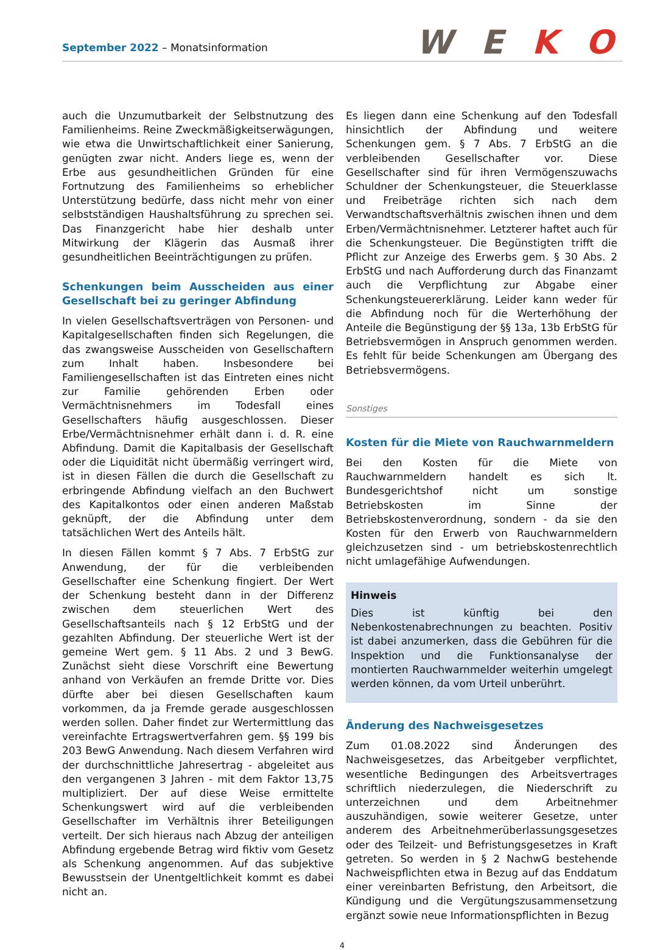September 2022 – Monatsinformation
W E K O
auch die Unzumutbarkeit der Selbstnutzung des Familienheims. Reine Zweckmäßigkeitserwägungen, wie etwa die Unwirtschaftlichkeit einer Sanierung, genügten zwar nicht. Anders liege es, wenn der Erbe aus gesundheitlichen Gründen für eine Fortnutzung des Familienheims so erheblicher Unterstützung bedürfe, dass nicht mehr von einer selbstständigen Haushaltsführung zu sprechen sei. Das Finanzgericht habe hier deshalb unter Mitwirkung der Klägerin das Ausmaß ihrer gesundheitlichen Beeinträchtigungen zu prüfen.
Schenkungen beim Ausscheiden aus einer Gesellschaft bei zu geringer Abfindung
In vielen Gesellschaftsverträgen von Personen- und Kapitalgesellschaften finden sich Regelungen, die das zwangsweise Ausscheiden von Gesellschaftern zum Inhalt haben. Insbesondere bei Familiengesellschaften ist das Eintreten eines nicht zur Familie gehörenden Erben oder Vermächtnisnehmers im Todesfall eines Gesellschafters häufig ausgeschlossen. Dieser Erbe/Vermächtnisnehmer erhält dann i. d. R. eine Abfindung. Damit die Kapitalbasis der Gesellschaft oder die Liquidität nicht übermäßig verringert wird, ist in diesen Fällen die durch die Gesellschaft zu erbringende Abfindung vielfach an den Buchwert des Kapitalkontos oder einen anderen Maßstab geknüpft, der die Abfindung unter dem tatsächlichen Wert des Anteils hält.
In diesen Fällen kommt § 7 Abs. 7 ErbStG zur Anwendung, der für die verbleibenden Gesellschafter eine Schenkung fingiert. Der Wert der Schenkung besteht dann in der Differenz zwischen dem steuerlichen Wert des Gesellschaftsanteils nach § 12 ErbStG und der gezahlten Abfindung. Der steuerliche Wert ist der gemeine Wert gem. § 11 Abs. 2 und 3 BewG. Zunächst sieht diese Vorschrift eine Bewertung anhand von Verkäufen an fremde Dritte vor. Dies dürfte aber bei diesen Gesellschaften kaum vorkommen, da ja Fremde gerade ausgeschlossen werden sollen. Daher findet zur Wertermittlung das vereinfachte Ertragswertverfahren gem. §§ 199 bis 203 BewG Anwendung. Nach diesem Verfahren wird der durchschnittliche Jahresertrag - abgeleitet aus den vergangenen 3 Jahren - mit dem Faktor 13,75 multipliziert. Der auf diese Weise ermittelte Schenkungswert wird auf die verbleibenden Gesellschafter im Verhältnis ihrer Beteiligungen verteilt. Der sich hieraus nach Abzug der anteiligen Abfindung ergebende Betrag wird fiktiv vom Gesetz als Schenkung angenommen. Auf das subjektive Bewusstsein der Unentgeltlichkeit kommt es dabei nicht an.
Es liegen dann eine Schenkung auf den Todesfall hinsichtlich der Abfindung und weitere Schenkungen gem. § 7 Abs. 7 ErbStG an die verbleibenden Gesellschafter vor. Diese Gesellschafter sind für ihren Vermögenszuwachs Schuldner der Schenkungsteuer, die Steuerklasse und Freibeträge richten sich nach dem Verwandtschaftsverhältnis zwischen ihnen und dem Erben/Vermächtnisnehmer. Letzterer haftet auch für die Schenkungsteuer. Die Begünstigten trifft die Pflicht zur Anzeige des Erwerbs gem. § 30 Abs. 2 ErbStG und nach Aufforderung durch das Finanzamt auch die Verpflichtung zur Abgabe einer Schenkungsteuererklärung. Leider kann weder für die Abfindung noch für die Werterhöhung der Anteile die Begünstigung der §§ 13a, 13b ErbStG für Betriebsvermögen in Anspruch genommen werden. Es fehlt für beide Schenkungen am Übergang des Betriebsvermögens.
Sonstiges
Kosten für die Miete von Rauchwarnmeldern
Bei den Kosten für die Miete von Rauchwarnmeldern handelt es sich lt. Bundesgerichtshof nicht um sonstige Betriebskosten im Sinne der Betriebskostenverordnung, sondern - da sie den Kosten für den Erwerb von Rauchwarnmeldern gleichzusetzen sind - um betriebskostenrechtlich nicht umlagefähige Aufwendungen.
Hinweis
Dies ist künftig bei den Nebenkostenabrechnungen zu beachten. Positiv ist dabei anzumerken, dass die Gebühren für die Inspektion und die Funktionsanalyse der montierten Rauchwarnmelder weiterhin umgelegt werden können, da vom Urteil unberührt.
Änderung des Nachweisgesetzes
Zum 01.08.2022 sind Änderungen des Nachweisgesetzes, das Arbeitgeber verpflichtet, wesentliche Bedingungen des Arbeitsvertrages schriftlich niederzulegen, die Niederschrift zu unterzeichnen und dem Arbeitnehmer auszuhändigen, sowie weiterer Gesetze, unter anderem des Arbeitnehmerüberlassungsgesetzes oder des Teilzeit- und Befristungsgesetzes in Kraft getreten. So werden in § 2 NachwG bestehende Nachweispflichten etwa in Bezug auf das Enddatum einer vereinbarten Befristung, den Arbeitsort, die Kündigung und die Vergütungszusammensetzung ergänzt sowie neue Informationspflichten in Bezug
4